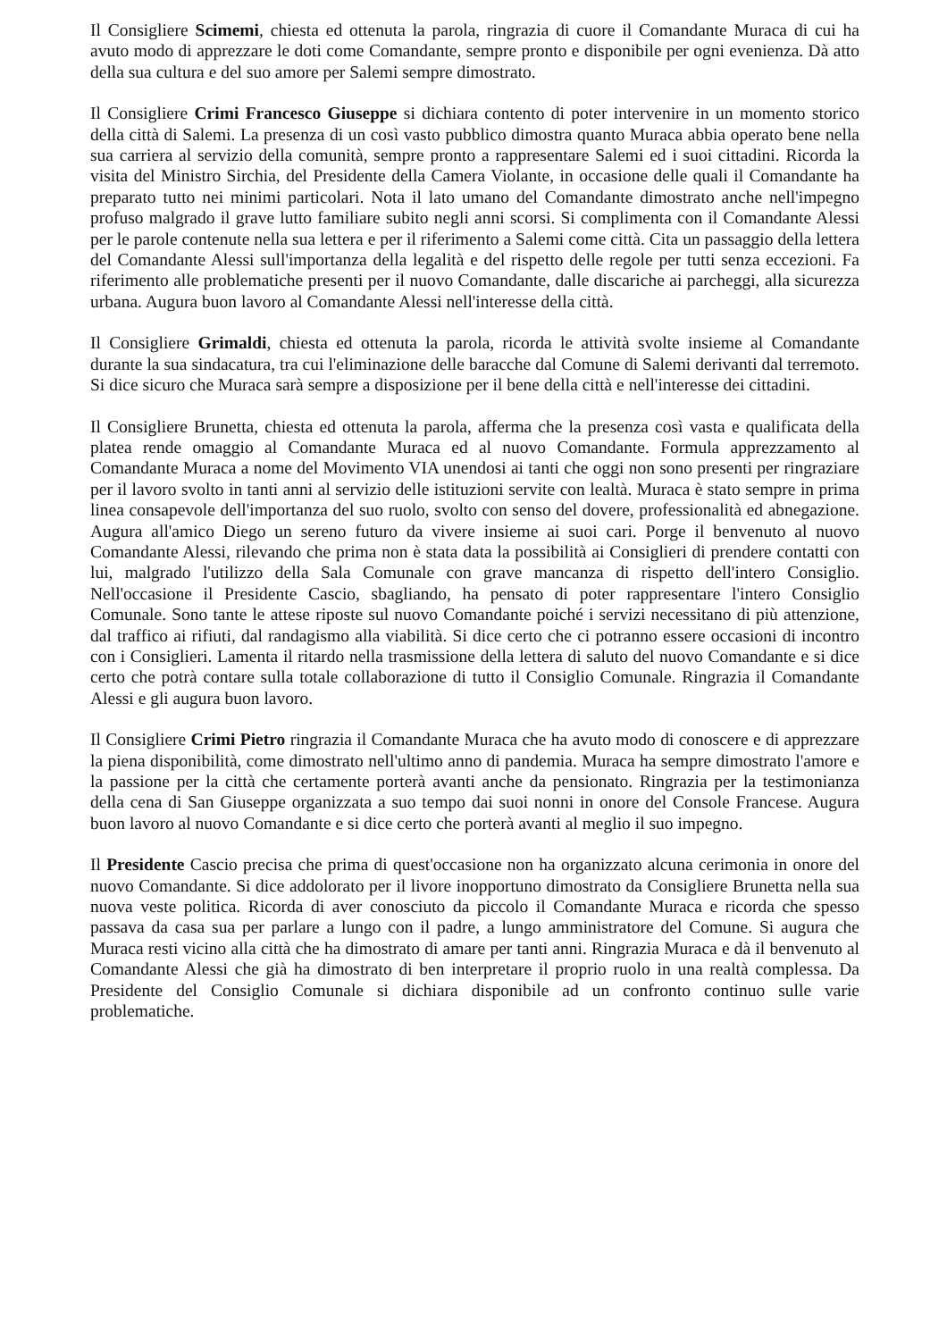Il Consigliere Scimemi, chiesta ed ottenuta la parola, ringrazia di cuore il Comandante Muraca di cui ha avuto modo di apprezzare le doti come Comandante, sempre pronto e disponibile per ogni evenienza. Dà atto della sua cultura e del suo amore per Salemi sempre dimostrato.
Il Consigliere Crimi Francesco Giuseppe si dichiara contento di poter intervenire in un momento storico della città di Salemi. La presenza di un così vasto pubblico dimostra quanto Muraca abbia operato bene nella sua carriera al servizio della comunità, sempre pronto a rappresentare Salemi ed i suoi cittadini. Ricorda la visita del Ministro Sirchia, del Presidente della Camera Violante, in occasione delle quali il Comandante ha preparato tutto nei minimi particolari. Nota il lato umano del Comandante dimostrato anche nell'impegno profuso malgrado il grave lutto familiare subito negli anni scorsi. Si complimenta con il Comandante Alessi per le parole contenute nella sua lettera e per il riferimento a Salemi come città. Cita un passaggio della lettera del Comandante Alessi sull'importanza della legalità e del rispetto delle regole per tutti senza eccezioni. Fa riferimento alle problematiche presenti per il nuovo Comandante, dalle discariche ai parcheggi, alla sicurezza urbana. Augura buon lavoro al Comandante Alessi nell'interesse della città.
Il Consigliere Grimaldi, chiesta ed ottenuta la parola, ricorda le attività svolte insieme al Comandante durante la sua sindacatura, tra cui l'eliminazione delle baracche dal Comune di Salemi derivanti dal terremoto. Si dice sicuro che Muraca sarà sempre a disposizione per il bene della città e nell'interesse dei cittadini.
Il Consigliere Brunetta, chiesta ed ottenuta la parola, afferma che la presenza così vasta e qualificata della platea rende omaggio al Comandante Muraca ed al nuovo Comandante. Formula apprezzamento al Comandante Muraca a nome del Movimento VIA unendosi ai tanti che oggi non sono presenti per ringraziare per il lavoro svolto in tanti anni al servizio delle istituzioni servite con lealtà. Muraca è stato sempre in prima linea consapevole dell'importanza del suo ruolo, svolto con senso del dovere, professionalità ed abnegazione. Augura all'amico Diego un sereno futuro da vivere insieme ai suoi cari. Porge il benvenuto al nuovo Comandante Alessi, rilevando che prima non è stata data la possibilità ai Consiglieri di prendere contatti con lui, malgrado l'utilizzo della Sala Comunale con grave mancanza di rispetto dell'intero Consiglio. Nell'occasione il Presidente Cascio, sbagliando, ha pensato di poter rappresentare l'intero Consiglio Comunale. Sono tante le attese riposte sul nuovo Comandante poiché i servizi necessitano di più attenzione, dal traffico ai rifiuti, dal randagismo alla viabilità. Si dice certo che ci potranno essere occasioni di incontro con i Consiglieri. Lamenta il ritardo nella trasmissione della lettera di saluto del nuovo Comandante e si dice certo che potrà contare sulla totale collaborazione di tutto il Consiglio Comunale. Ringrazia il Comandante Alessi e gli augura buon lavoro.
Il Consigliere Crimi Pietro ringrazia il Comandante Muraca che ha avuto modo di conoscere e di apprezzare la piena disponibilità, come dimostrato nell'ultimo anno di pandemia. Muraca ha sempre dimostrato l'amore e la passione per la città che certamente porterà avanti anche da pensionato. Ringrazia per la testimonianza della cena di San Giuseppe organizzata a suo tempo dai suoi nonni in onore del Console Francese. Augura buon lavoro al nuovo Comandante e si dice certo che porterà avanti al meglio il suo impegno.
Il Presidente Cascio precisa che prima di quest'occasione non ha organizzato alcuna cerimonia in onore del nuovo Comandante. Si dice addolorato per il livore inopportuno dimostrato da Consigliere Brunetta nella sua nuova veste politica. Ricorda di aver conosciuto da piccolo il Comandante Muraca e ricorda che spesso passava da casa sua per parlare a lungo con il padre, a lungo amministratore del Comune. Si augura che Muraca resti vicino alla città che ha dimostrato di amare per tanti anni. Ringrazia Muraca e dà il benvenuto al Comandante Alessi che già ha dimostrato di ben interpretare il proprio ruolo in una realtà complessa. Da Presidente del Consiglio Comunale si dichiara disponibile ad un confronto continuo sulle varie problematiche.